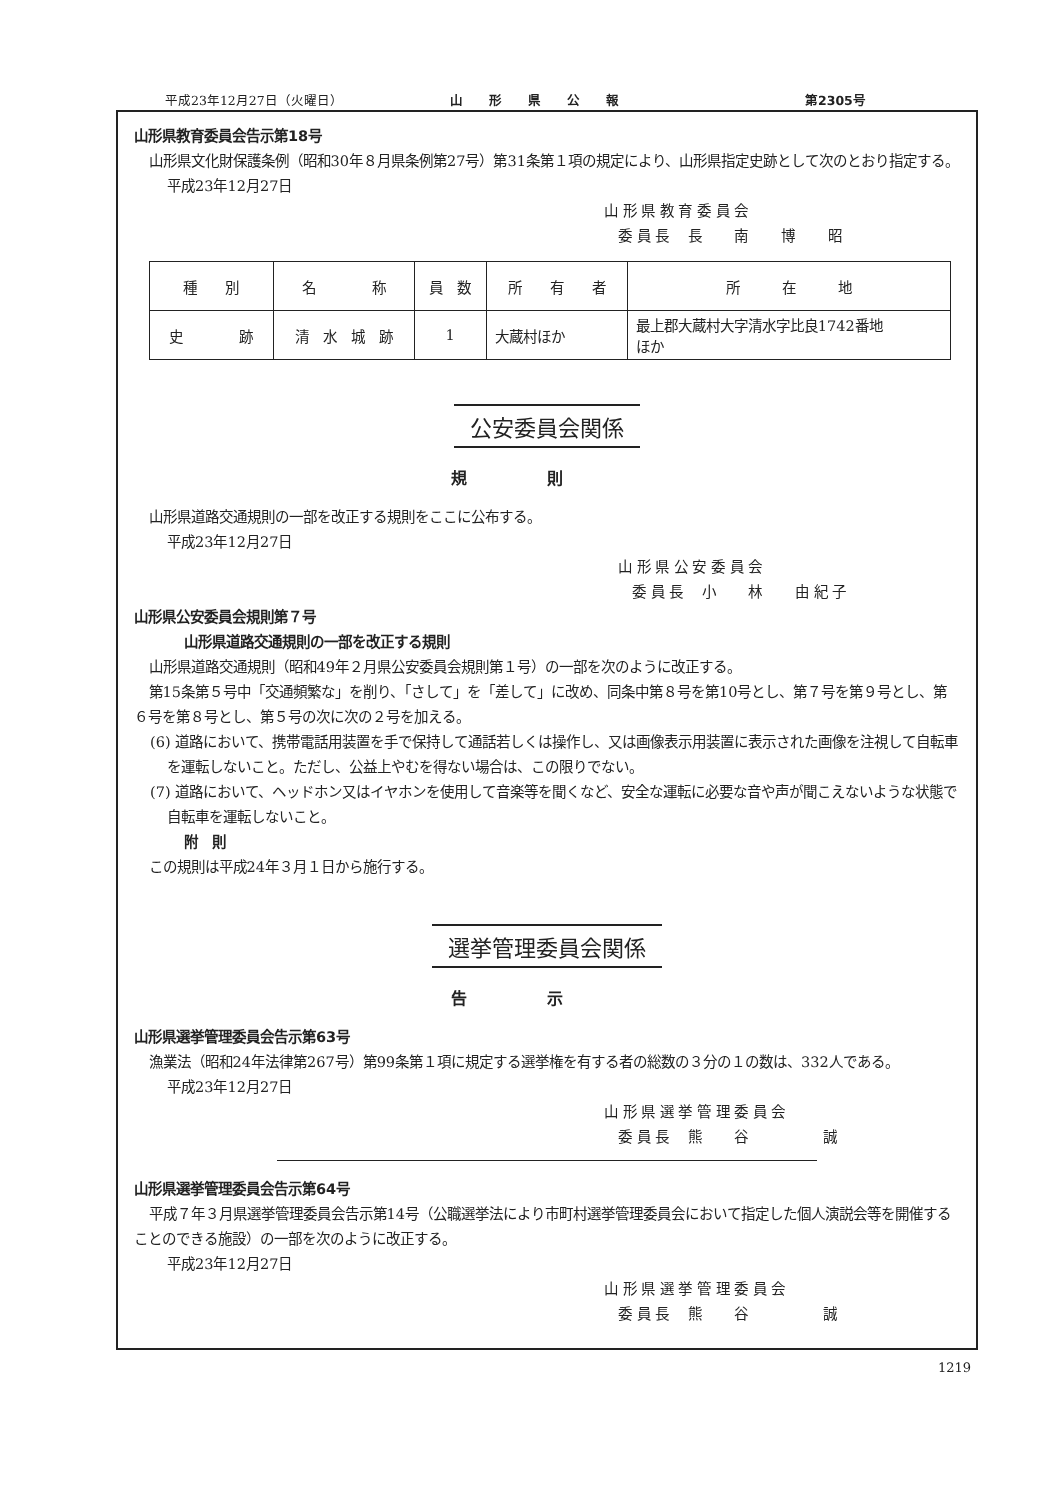平成23年12月27日（火曜日） 山　　形　　県　　公　　報 第2305号
山形県教育委員会告示第18号
山形県文化財保護条例（昭和30年８月県条例第27号）第31条第１項の規定により、山形県指定史跡として次のとおり指定する。
平成23年12月27日
山 形 県 教 育 委 員 会
　委 員 長　 長　　 南　　 博　　 昭
| 種 別 | 名 称 | 員 数 | 所 有 者 | 所 在 地 |
| 史 跡 | 清 水 城 跡 | 1 | 大蔵村ほか | 最上郡大蔵村大字清水字比良1742番地 ほか |
公安委員会関係
規則
山形県道路交通規則の一部を改正する規則をここに公布する。
平成23年12月27日
　山 形 県 公 安 委 員 会
　　委 員 長　 小　　 林　　 由 紀 子
山形県公安委員会規則第７号
山形県道路交通規則の一部を改正する規則
山形県道路交通規則（昭和49年２月県公安委員会規則第１号）の一部を次のように改正する。
第15条第５号中「交通頻繁な」を削り、「さして」を「差して」に改め、同条中第８号を第10号とし、第７号を第９号とし、第６号を第８号とし、第５号の次に次の２号を加える。
(6) 道路において、携帯電話用装置を手で保持して通話若しくは操作し、又は画像表示用装置に表示された画像を注視して自転車を運転しないこと。ただし、公益上やむを得ない場合は、この限りでない。
(7) 道路において、ヘッドホン又はイヤホンを使用して音楽等を聞くなど、安全な運転に必要な音や声が聞こえないような状態で自転車を運転しないこと。
附　則
この規則は平成24年３月１日から施行する。
選挙管理委員会関係
告示
山形県選挙管理委員会告示第63号
漁業法（昭和24年法律第267号）第99条第１項に規定する選挙権を有する者の総数の３分の１の数は、332人である。
平成23年12月27日
山 形 県 選 挙 管 理 委 員 会
　委 員 長　 熊　　 谷　　　　　 誠
山形県選挙管理委員会告示第64号
平成７年３月県選挙管理委員会告示第14号（公職選挙法により市町村選挙管理委員会において指定した個人演説会等を開催することのできる施設）の一部を次のように改正する。
平成23年12月27日
山 形 県 選 挙 管 理 委 員 会
　委 員 長　 熊　　 谷　　　　　 誠
1219